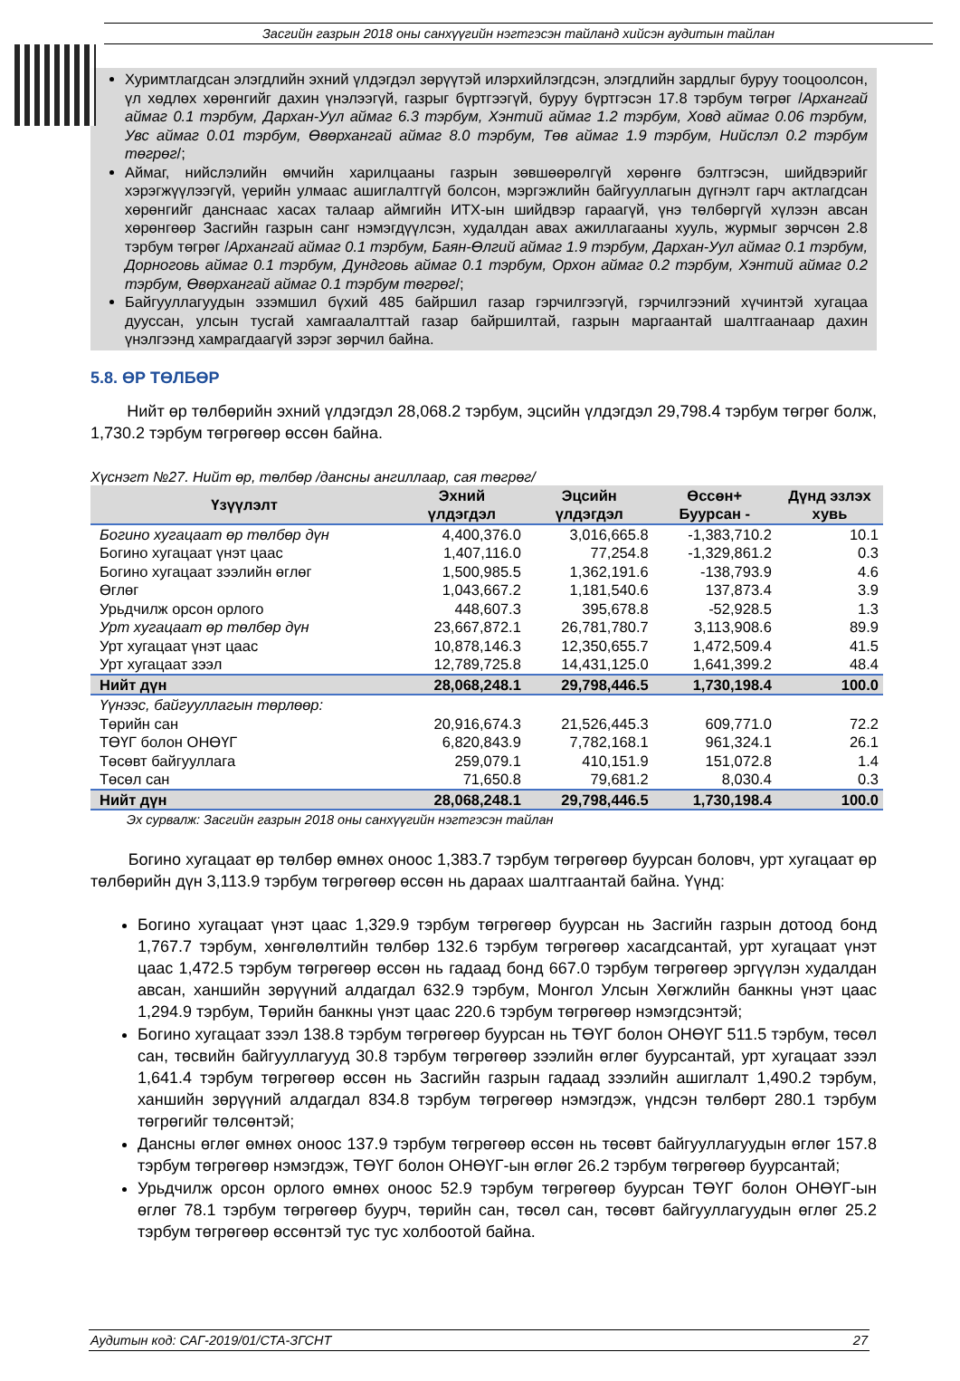Засгийн газрын 2018 оны санхүүгийн нэгтгэсэн тайланд хийсэн аудитын тайлан
Хуримтлагдсан элэгдлийн эхний үлдэгдэл зөрүүтэй илэрхийлэгдсэн, элэгдлийн зардлыг буруу тооцоолсон, үл хөдлөх хөрөнгийг дахин үнэлээгүй, газрыг бүртгээгүй, буруу бүртгэсэн 17.8 тэрбум төгрөг /Архангай аймаг 0.1 тэрбум, Дархан-Уул аймаг 6.3 тэрбум, Хэнтий аймаг 1.2 тэрбум, Ховд аймаг 0.06 тэрбум, Увс аймаг 0.01 тэрбум, Өвөрхангай аймаг 8.0 тэрбум, Төв аймаг 1.9 тэрбум, Нийслэл 0.2 тэрбум төгрөг/;
Аймаг, нийслэлийн өмчийн харилцааны газрын зөвшөөрөлгүй хөрөнгө бэлтгэсэн, шийдвэрийг хэрэгжүүлээгүй, үерийн улмаас ашиглалтгүй болсон, мэргэжлийн байгууллагын дүгнэлт гарч актлагдсан хөрөнгийг данснаас хасах талаар аймгийн ИТХ-ын шийдвэр гараагүй, үнэ төлбөргүй хүлээн авсан хөрөнгөөр Засгийн газрын санг нэмэгдүүлсэн, худалдан авах ажиллагааны хууль, журмыг зөрчсөн 2.8 тэрбум төгрөг /Архангай аймаг 0.1 тэрбум, Баян-Өлгий аймаг 1.9 тэрбум, Дархан-Уул аймаг 0.1 тэрбум, Дорноговь аймаг 0.1 тэрбум, Дундговь аймаг 0.1 тэрбум, Орхон аймаг 0.2 тэрбум, Хэнтий аймаг 0.2 тэрбум, Өвөрхангай аймаг 0.1 тэрбум төгрөг/;
Байгууллагуудын эзэмшил бүхий 485 байршил газар гэрчилгээгүй, гэрчилгээний хүчинтэй хугацаа дууссан, улсын тусгай хамгаалалттай газар байршилтай, газрын маргаантай шалтгаанаар дахин үнэлгээнд хамрагдаагүй зэрэг зөрчил байна.
5.8. ӨР ТӨЛБӨР
Нийт өр төлбөрийн эхний үлдэгдэл 28,068.2 тэрбум, эцсийн үлдэгдэл 29,798.4 тэрбум төгрөг болж, 1,730.2 тэрбум төгрөгөөр өссөн байна.
Хүснэгт №27. Нийт өр, төлбөр /дансны ангиллаар, сая төгрөг/
| Үзүүлэлт | Эхний үлдэгдэл | Эцсийн үлдэгдэл | Өссөн+ Буурсан - | Дүнд эзлэх хувь |
| --- | --- | --- | --- | --- |
| Богино хугацаат өр төлбөр дүн | 4,400,376.0 | 3,016,665.8 | -1,383,710.2 | 10.1 |
| Богино хугацаат үнэт цаас | 1,407,116.0 | 77,254.8 | -1,329,861.2 | 0.3 |
| Богино хугацаат зээлийн өглөг | 1,500,985.5 | 1,362,191.6 | -138,793.9 | 4.6 |
| Өглөг | 1,043,667.2 | 1,181,540.6 | 137,873.4 | 3.9 |
| Урьдчилж орсон орлого | 448,607.3 | 395,678.8 | -52,928.5 | 1.3 |
| Урт хугацаат өр төлбөр дүн | 23,667,872.1 | 26,781,780.7 | 3,113,908.6 | 89.9 |
| Урт хугацаат үнэт цаас | 10,878,146.3 | 12,350,655.7 | 1,472,509.4 | 41.5 |
| Урт хугацаат зээл | 12,789,725.8 | 14,431,125.0 | 1,641,399.2 | 48.4 |
| Нийт дүн | 28,068,248.1 | 29,798,446.5 | 1,730,198.4 | 100.0 |
| Үүнээс, байгууллагын төрлөөр: | | | | |
| Төрийн сан | 20,916,674.3 | 21,526,445.3 | 609,771.0 | 72.2 |
| ТӨҮГ болон ОНӨҮГ | 6,820,843.9 | 7,782,168.1 | 961,324.1 | 26.1 |
| Төсөвт байгууллага | 259,079.1 | 410,151.9 | 151,072.8 | 1.4 |
| Төсөл сан | 71,650.8 | 79,681.2 | 8,030.4 | 0.3 |
| Нийт дүн | 28,068,248.1 | 29,798,446.5 | 1,730,198.4 | 100.0 |
Эх сурвалж: Засгийн газрын 2018 оны санхүүгийн нэгтгэсэн тайлан
Богино хугацаат өр төлбөр өмнөх оноос 1,383.7 тэрбум төгрөгөөр буурсан боловч, урт хугацаат өр төлбөрийн дүн 3,113.9 тэрбум төгрөгөөр өссөн нь дараах шалтгаантай байна. Үүнд:
Богино хугацаат үнэт цаас 1,329.9 тэрбум төгрөгөөр буурсан нь Засгийн газрын дотоод бонд 1,767.7 тэрбум, хөнгөлөлтийн төлбөр 132.6 тэрбум төгрөгөөр хасагдсантай, урт хугацаат үнэт цаас 1,472.5 тэрбум төгрөгөөр өссөн нь гадаад бонд 667.0 тэрбум төгрөгөөр эргүүлэн худалдан авсан, ханшийн зөрүүний алдагдал 632.9 тэрбум, Монгол Улсын Хөгжлийн банкны үнэт цаас 1,294.9 тэрбум, Төрийн банкны үнэт цаас 220.6 тэрбум төгрөгөөр нэмэгдсэнтэй;
Богино хугацаат зээл 138.8 тэрбум төгрөгөөр буурсан нь ТӨҮГ болон ОНӨҮГ 511.5 тэрбум, төсөл сан, төсвийн байгууллагууд 30.8 тэрбум төгрөгөөр зээлийн өглөг буурсантай, урт хугацаат зээл 1,641.4 тэрбум төгрөгөөр өссөн нь Засгийн газрын гадаад зээлийн ашиглалт 1,490.2 тэрбум, ханшийн зөрүүний алдагдал 834.8 тэрбум төгрөгөөр нэмэгдэж, үндсэн төлбөрт 280.1 тэрбум төгрөгийг төлсөнтэй;
Дансны өглөг өмнөх оноос 137.9 тэрбум төгрөгөөр өссөн нь төсөвт байгууллагуудын өглөг 157.8 тэрбум төгрөгөөр нэмэгдэж, ТӨҮГ болон ОНӨҮГ-ын өглөг 26.2 тэрбум төгрөгөөр буурсантай;
Урьдчилж орсон орлого өмнөх оноос 52.9 тэрбум төгрөгөөр буурсан ТӨҮГ болон ОНӨҮГ-ын өглөг 78.1 тэрбум төгрөгөөр буурч, төрийн сан, төсөл сан, төсөвт байгууллагуудын өглөг 25.2 тэрбум төгрөгөөр өссөнтэй тус тус холбоотой байна.
Аудитын код: САГ-2019/01/СТА-ЗГСНТ 27